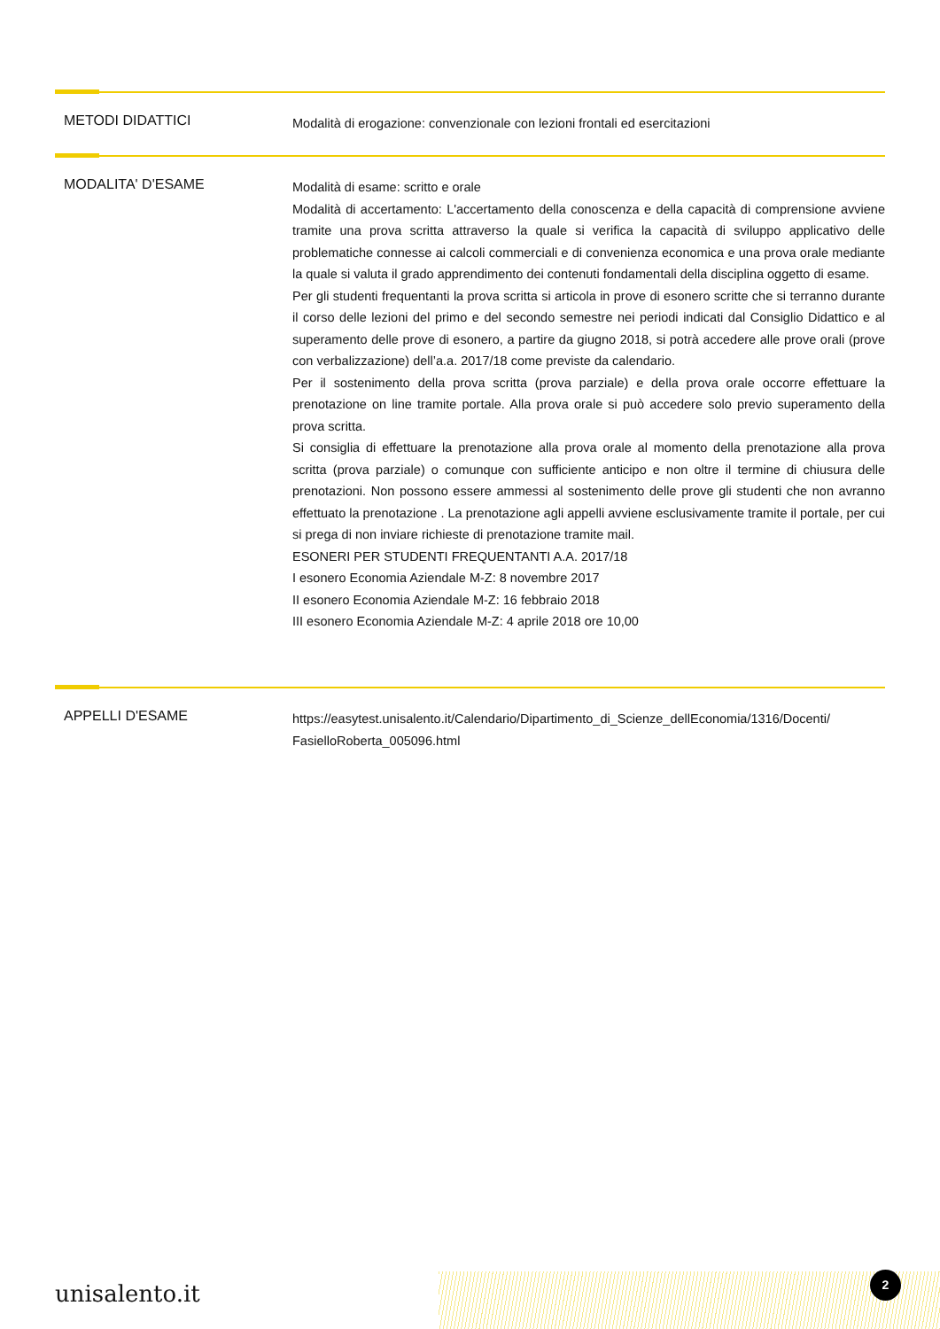METODI DIDATTICI
Modalità di erogazione: convenzionale con lezioni frontali ed esercitazioni
MODALITA' D'ESAME
Modalità di esame: scritto e orale
Modalità di accertamento: L'accertamento della conoscenza e della capacità di comprensione avviene tramite una prova scritta attraverso la quale si verifica la capacità di sviluppo applicativo delle problematiche connesse ai calcoli commerciali e di convenienza economica e una prova orale mediante la quale si valuta il grado apprendimento dei contenuti fondamentali della disciplina oggetto di esame.
Per gli studenti frequentanti la prova scritta si articola in prove di esonero scritte che si terranno durante il corso delle lezioni del primo e del secondo semestre nei periodi indicati dal Consiglio Didattico e al superamento delle prove di esonero, a partire da giugno 2018, si potrà accedere alle prove orali (prove con verbalizzazione) dell’a.a. 2017/18 come previste da calendario.
Per il sostenimento della prova scritta (prova parziale) e della prova orale occorre effettuare la prenotazione on line tramite portale. Alla prova orale si può accedere solo previo superamento della prova scritta.
Si consiglia di effettuare la prenotazione alla prova orale al momento della prenotazione alla prova scritta (prova parziale) o comunque con sufficiente anticipo e non oltre il termine di chiusura delle prenotazioni. Non possono essere ammessi al sostenimento delle prove gli studenti che non avranno effettuato la prenotazione . La prenotazione agli appelli avviene esclusivamente tramite il portale, per cui si prega di non inviare richieste di prenotazione tramite mail.
ESONERI PER STUDENTI FREQUENTANTI A.A. 2017/18
I esonero Economia Aziendale M-Z: 8 novembre 2017
II esonero Economia Aziendale M-Z: 16 febbraio 2018
III esonero Economia Aziendale M-Z: 4 aprile 2018 ore 10,00
APPELLI D'ESAME
https://easytest.unisalento.it/Calendario/Dipartimento_di_Scienze_dellEconomia/1316/Docenti/ FasielloRoberta_005096.html
unisalento.it
2